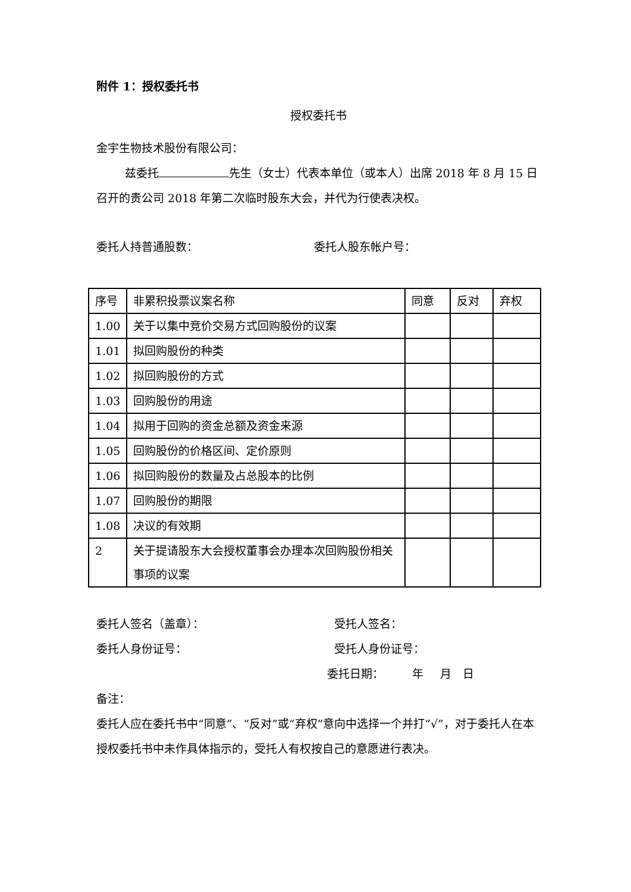附件 1：授权委托书
授权委托书
金宇生物技术股份有限公司：
   兹委托 先生（女士）代表本单位（或本人）出席 2018 年 8 月 15 日召开的贵公司 2018 年第二次临时股东大会，并代为行使表决权。
委托人持普通股数： 委托人股东帐户号：
| 序号 | 非累积投票议案名称 | 同意 | 反对 | 弃权 |
| 1.00 | 关于以集中竞价交易方式回购股份的议案 | | | |
| 1.01 | 拟回购股份的种类 | | | |
| 1.02 | 拟回购股份的方式 | | | |
| 1.03 | 回购股份的用途 | | | |
| 1.04 | 拟用于回购的资金总额及资金来源 | | | |
| 1.05 | 回购股份的价格区间、定价原则 | | | |
| 1.06 | 拟回购股份的数量及占总股本的比例 | | | |
| 1.07 | 回购股份的期限 | | | |
| 1.08 | 决议的有效期 | | | |
| 2 | 关于提请股东大会授权董事会办理本次回购股份相关事项的议案 | | | |
委托人签名（盖章）： 受托人签名：
委托人身份证号： 受托人身份证号：
委托日期：   年  月 日
备注：
委托人应在委托书中“同意”、“反对”或“弃权”意向中选择一个并打“√”，对于委托人在本授权委托书中未作具体指示的，受托人有权按自己的意愿进行表决。